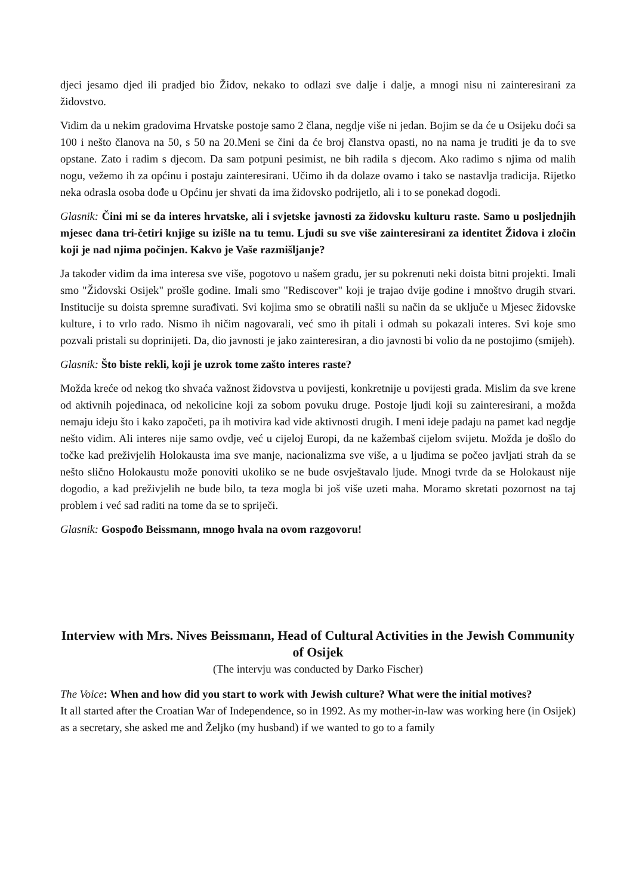djeci jesamo djed ili pradjed bio Židov, nekako to odlazi sve dalje i dalje, a mnogi nisu ni zainteresirani za židovstvo.
Vidim da u nekim gradovima Hrvatske postoje samo 2 člana, negdje više ni jedan. Bojim se da će u Osijeku doći sa 100 i nešto članova na 50, s 50 na 20.Meni se čini da će broj članstva opasti, no na nama je truditi je da to sve opstane. Zato i radim s djecom. Da sam potpuni pesimist, ne bih radila s djecom. Ako radimo s njima od malih nogu, vežemo ih za općinu i postaju zainteresirani. Učimo ih da dolaze ovamo i tako se nastavlja tradicija. Rijetko neka odrasla osoba dođe u Općinu jer shvati da ima židovsko podrijetlo, ali i to se ponekad dogodi.
Glasnik: Čini mi se da interes hrvatske, ali i svjetske javnosti za židovsku kulturu raste. Samo u posljednjih mjesec dana tri-četiri knjige su izišle na tu temu. Ljudi su sve više zainteresirani za identitet Židova i zločin koji je nad njima počinjen. Kakvo je Vaše razmišljanje?
Ja također vidim da ima interesa sve više, pogotovo u našem gradu, jer su pokrenuti neki doista bitni projekti. Imali smo "Židovski Osijek" prošle godine. Imali smo "Rediscover" koji je trajao dvije godine i mnoštvo drugih stvari. Institucije su doista spremne surađivati. Svi kojima smo se obratili našli su način da se uključe u Mjesec židovske kulture, i to vrlo rado. Nismo ih ničim nagovarali, već smo ih pitali i odmah su pokazali interes. Svi koje smo pozvali pristali su doprinijeti. Da, dio javnosti je jako zainteresiran, a dio javnosti bi volio da ne postojimo (smijeh).
Glasnik: Što biste rekli, koji je uzrok tome zašto interes raste?
Možda kreće od nekog tko shvaća važnost židovstva u povijesti, konkretnije u povijesti grada. Mislim da sve krene od aktivnih pojedinaca, od nekolicine koji za sobom povuku druge. Postoje ljudi koji su zainteresirani, a možda nemaju ideju što i kako započeti, pa ih motivira kad vide aktivnosti drugih. I meni ideje padaju na pamet kad negdje nešto vidim. Ali interes nije samo ovdje, već u cijeloj Europi, da ne kažembaš cijelom svijetu. Možda je došlo do točke kad preživjelih Holokausta ima sve manje, nacionalizma sve više, a u ljudima se počeo javljati strah da se nešto slično Holokaustu može ponoviti ukoliko se ne bude osvještavalo ljude. Mnogi tvrde da se Holokaust nije dogodio, a kad preživjelih ne bude bilo, ta teza mogla bi još više uzeti maha. Moramo skretati pozornost na taj problem i već sad raditi na tome da se to spriječi.
Glasnik: Gospođo Beissmann, mnogo hvala na ovom razgovoru!
Interview with Mrs. Nives Beissmann, Head of Cultural Activities in the Jewish Community of Osijek
(The intervju was conducted by Darko Fischer)
The Voice: When and how did you start to work with Jewish culture? What were the initial motives?
It all started after the Croatian War of Independence, so in 1992. As my mother-in-law was working here (in Osijek) as a secretary, she asked me and Željko (my husband) if we wanted to go to a family